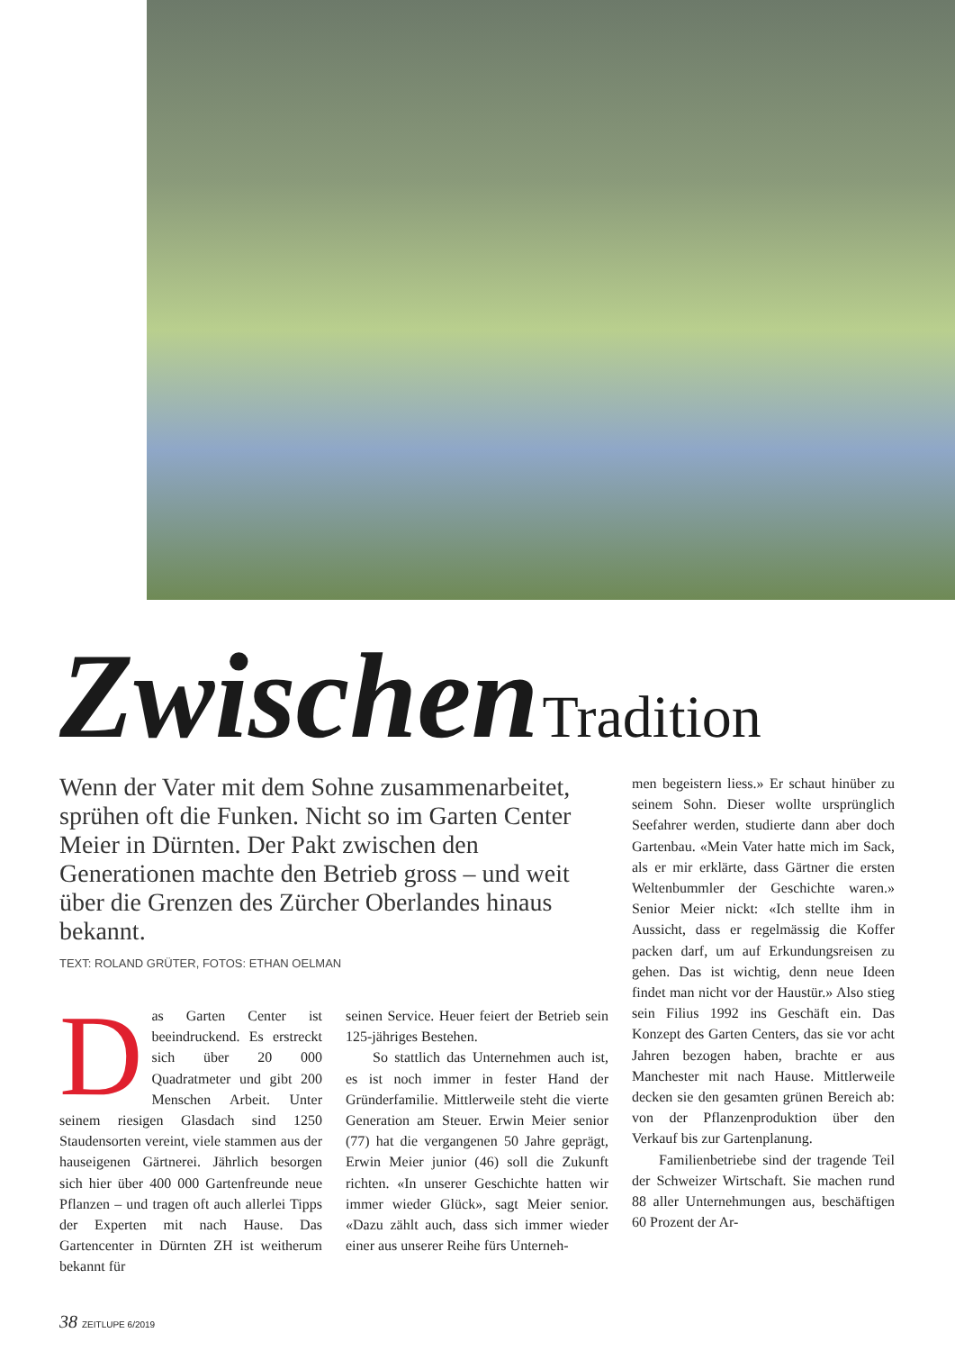Zwischen Tradition
Wenn der Vater mit dem Sohne zusammenarbeitet, sprühen oft die Funken. Nicht so im Garten Center Meier in Dürnten. Der Pakt zwischen den Generationen machte den Betrieb gross – und weit über die Grenzen des Zürcher Oberlandes hinaus bekannt.
TEXT: ROLAND GRÜTER, FOTOS: ETHAN OELMAN
Das Garten Center ist beeindruckend. Es erstreckt sich über 20 000 Quadratmeter und gibt 200 Menschen Arbeit. Unter seinem riesigen Glasdach sind 1250 Staudensorten vereint, viele stammen aus der hauseigenen Gärtnerei. Jährlich besorgen sich hier über 400 000 Gartenfreunde neue Pflanzen – und tragen oft auch allerlei Tipps der Experten mit nach Hause. Das Gartencenter in Dürnten ZH ist weitherum bekannt für
seinen Service. Heuer feiert der Betrieb sein 125-jähriges Bestehen.
So stattlich das Unternehmen auch ist, es ist noch immer in fester Hand der Gründerfamilie. Mittlerweile steht die vierte Generation am Steuer. Erwin Meier senior (77) hat die vergangenen 50 Jahre geprägt, Erwin Meier junior (46) soll die Zukunft richten. «In unserer Geschichte hatten wir immer wieder Glück», sagt Meier senior. «Dazu zählt auch, dass sich immer wieder einer aus unserer Reihe fürs Unterneh-
men begeistern liess.» Er schaut hinüber zu seinem Sohn. Dieser wollte ursprünglich Seefahrer werden, studierte dann aber doch Gartenbau. «Mein Vater hatte mich im Sack, als er mir erklärte, dass Gärtner die ersten Weltenbummler der Geschichte waren.» Senior Meier nickt: «Ich stellte ihm in Aussicht, dass er regelmässig die Koffer packen darf, um auf Erkundungsreisen zu gehen. Das ist wichtig, denn neue Ideen findet man nicht vor der Haustür.» Also stieg sein Filius 1992 ins Geschäft ein. Das Konzept des Garten Centers, das sie vor acht Jahren bezogen haben, brachte er aus Manchester mit nach Hause. Mittlerweile decken sie den gesamten grünen Bereich ab: von der Pflanzenproduktion über den Verkauf bis zur Gartenplanung.
Familienbetriebe sind der tragende Teil der Schweizer Wirtschaft. Sie machen rund 88 aller Unternehmungen aus, beschäftigen 60 Prozent der Ar-
38 ZEITLUPE 6/2019